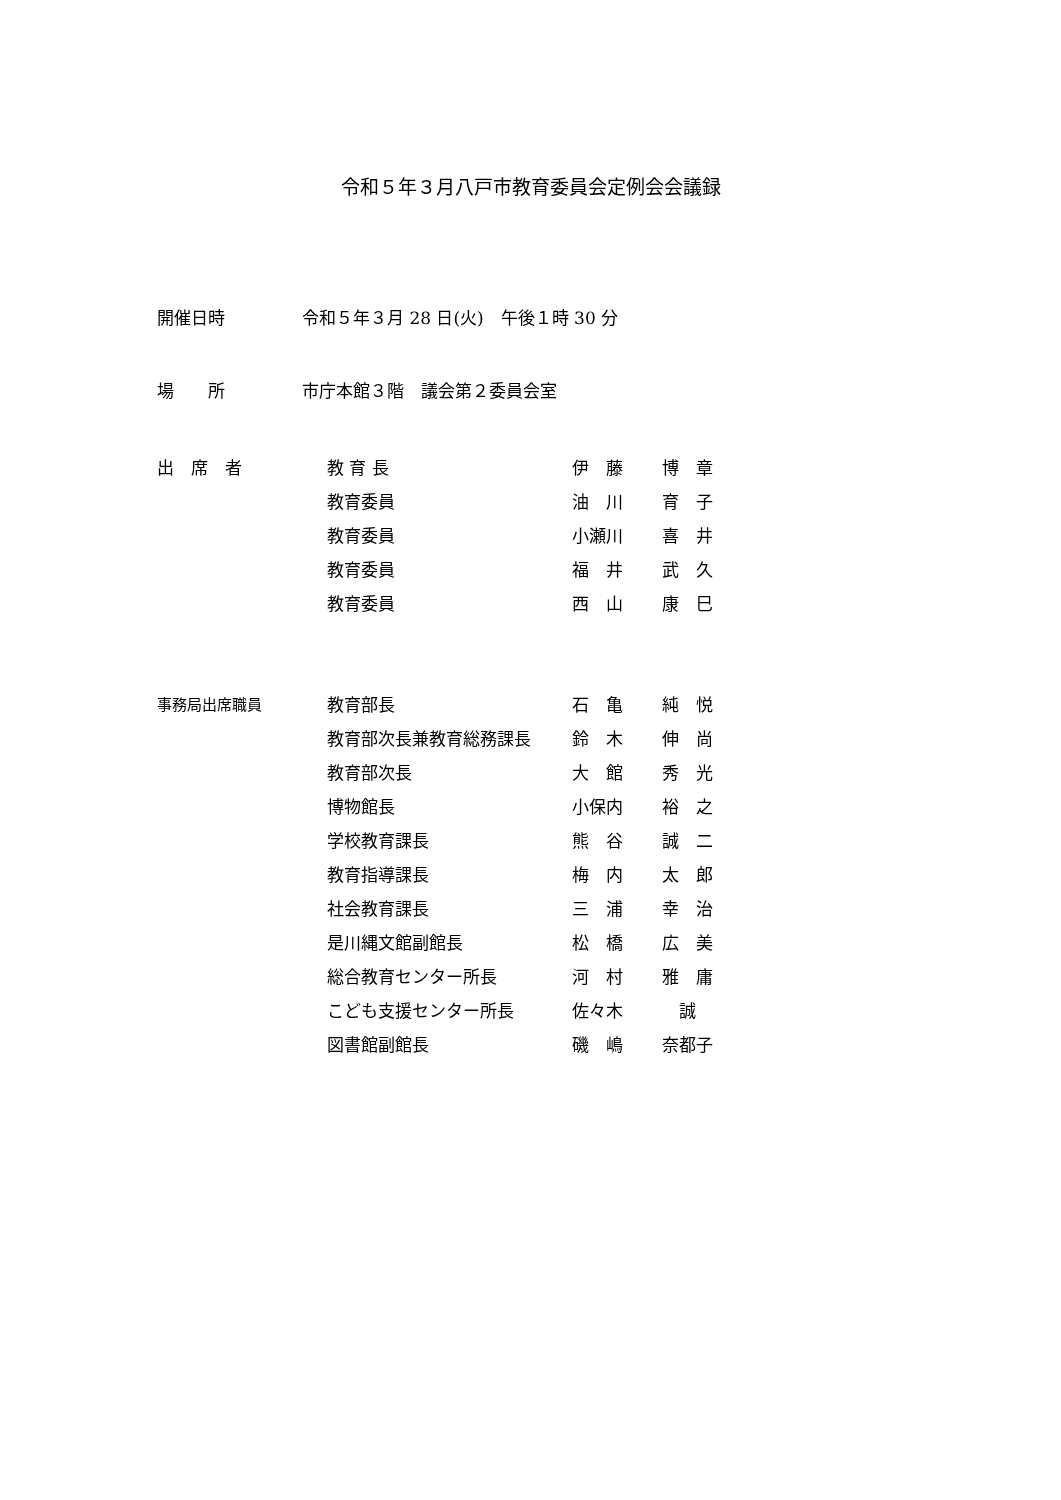令和５年３月八戸市教育委員会定例会会議録
開催日時 令和５年３月 28 日(火)　午後１時 30 分
場　　所 市庁本館３階　議会第２委員会室
| 出 席 者 | 教 育 長 | 伊 藤 | 博 章 |
| | 教育委員 | 油 川 | 育 子 |
| | 教育委員 | 小瀬川 | 喜 井 |
| | 教育委員 | 福 井 | 武 久 |
| | 教育委員 | 西 山 | 康 巳 |
| 事務局出席職員 | 教育部長 | 石 亀 | 純 悦 |
| | 教育部次長兼教育総務課長 | 鈴 木 | 伸 尚 |
| | 教育部次長 | 大 館 | 秀 光 |
| | 博物館長 | 小保内 | 裕 之 |
| | 学校教育課長 | 熊 谷 | 誠 二 |
| | 教育指導課長 | 梅 内 | 太 郎 |
| | 社会教育課長 | 三 浦 | 幸 治 |
| | 是川縄文館副館長 | 松 橋 | 広 美 |
| | 総合教育センター所長 | 河 村 | 雅 庸 |
| | こども支援センター所長 | 佐々木 | 誠 |
| | 図書館副館長 | 磯 嶋 | 奈都子 |